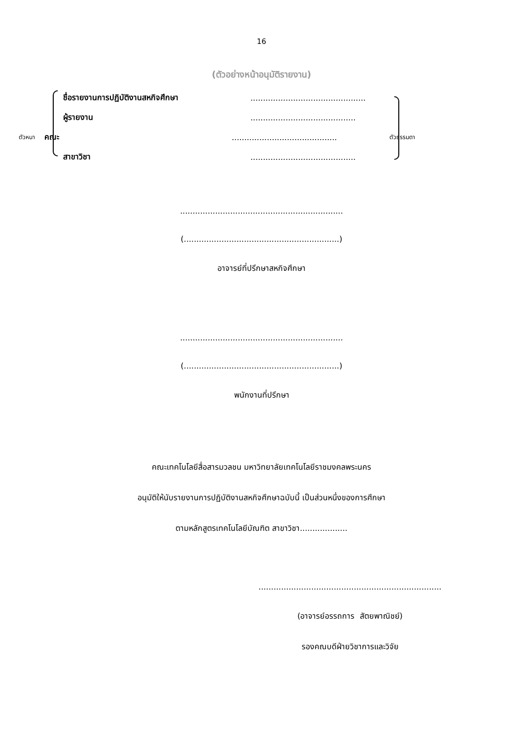16
(ตัวอย่างหน้าอนุมัติรายงาน)
ชื่อรายงานการปฏิบัติงานสหกิจศึกษา..............................................
ผู้รายงาน..........................................
ตัวหนา คณะ.......................................... ตัวธรรมดา
สาขาวิชา..........................................
.................................................................
(..............................................................)
อาจารย์ที่ปรึกษาสหกิจศึกษา
.................................................................
(..............................................................)
พนักงานที่ปรึกษา
คณะเทคโนโลยีสื่อสารมวลชน มหาวิทยาลัยเทคโนโลยีราชมงคลพระนคร
อนุมัติให้นับรายงานการปฏิบัติงานสหกิจศึกษาฉบับนี้ เป็นส่วนหนึ่งของการศึกษา
ตามหลักสูตรเทคโนโลยีบัณฑิต สาขาวิชา...................
.........................................................................
(อาจารย์อรรถการ สัตยพาณิชย์)
รองคณบดีฝ่ายวิชาการและวิจัย